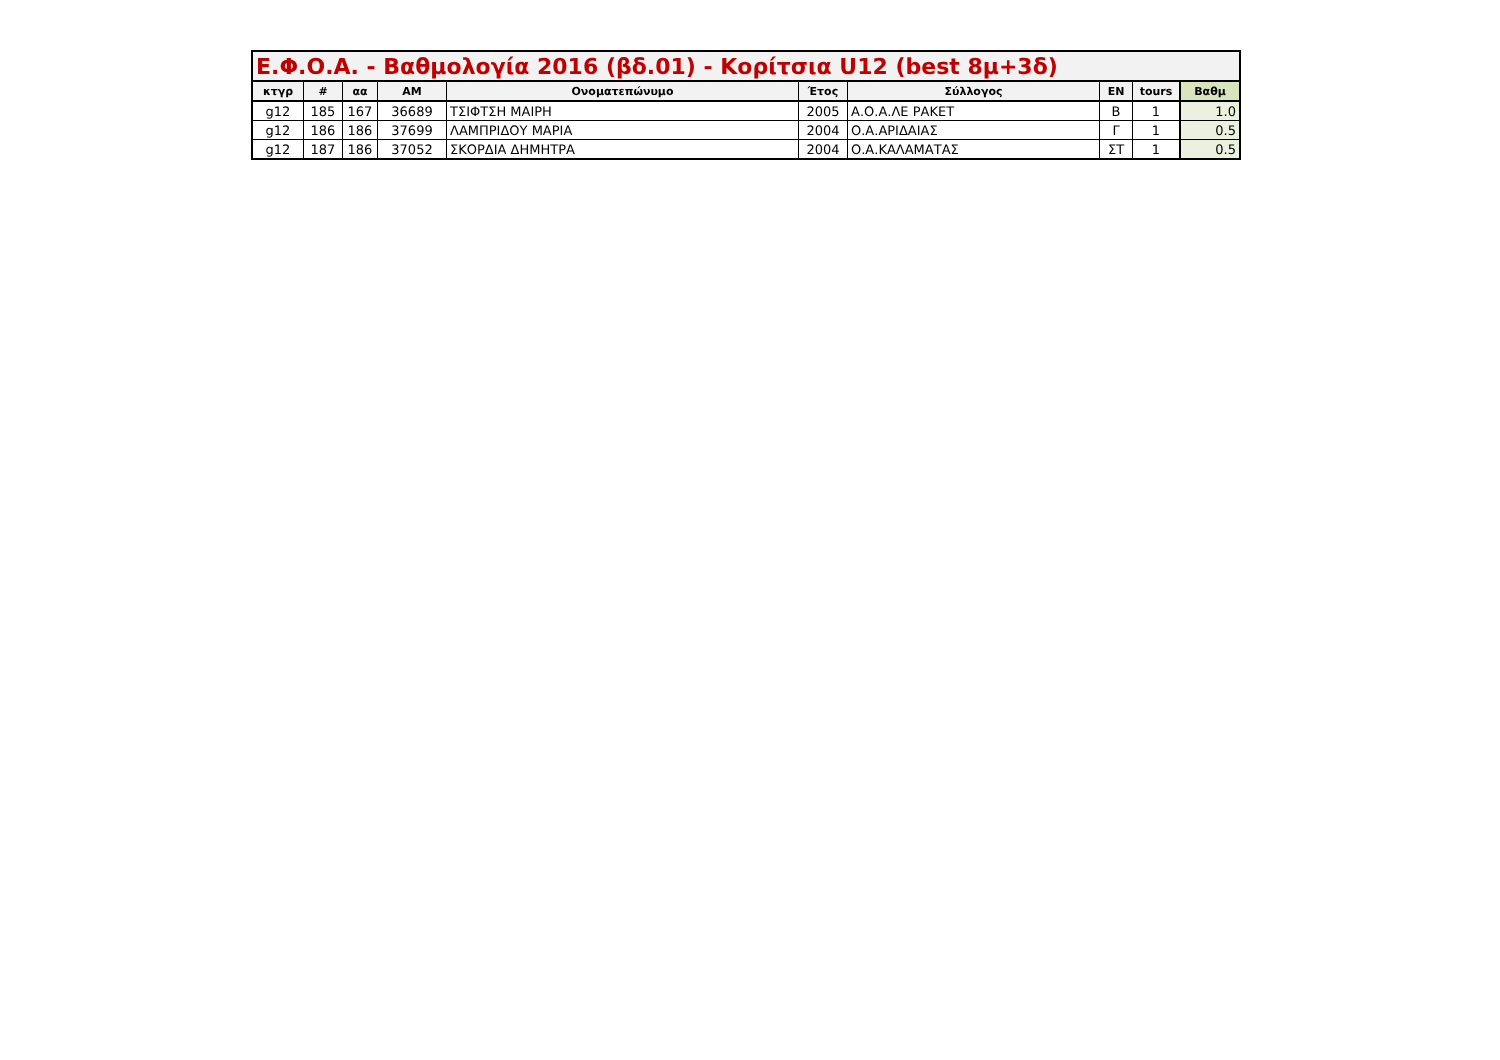| Ε.Φ.Ο.Α. - Βαθμολογία 2016 (βδ.01) - Κορίτσια U12 (best 8μ+3δ) | | | | | | | | | |
| --- | --- | --- | --- | --- | --- | --- | --- | --- | --- |
| κτγρ | # | αα | ΑΜ | Ονοματεπώνυμο | Έτος | Σύλλογος | ΕΝ | tours | Βαθμ |
| g12 | 185 | 167 | 36689 | ΤΣΙΦΤΣΗ ΜΑΙΡΗ | 2005 | Α.Ο.Α.ΛΕ ΡΑΚΕΤ | Β | 1 | 1.0 |
| g12 | 186 | 186 | 37699 | ΛΑΜΠΡΙΔΟΥ ΜΑΡΙΑ | 2004 | Ο.Α.ΑΡΙΔΑΙΑΣ | Γ | 1 | 0.5 |
| g12 | 187 | 186 | 37052 | ΣΚΟΡΔΙΑ ΔΗΜΗΤΡΑ | 2004 | Ο.Α.ΚΑΛΑΜΑΤΑΣ | ΣΤ | 1 | 0.5 |